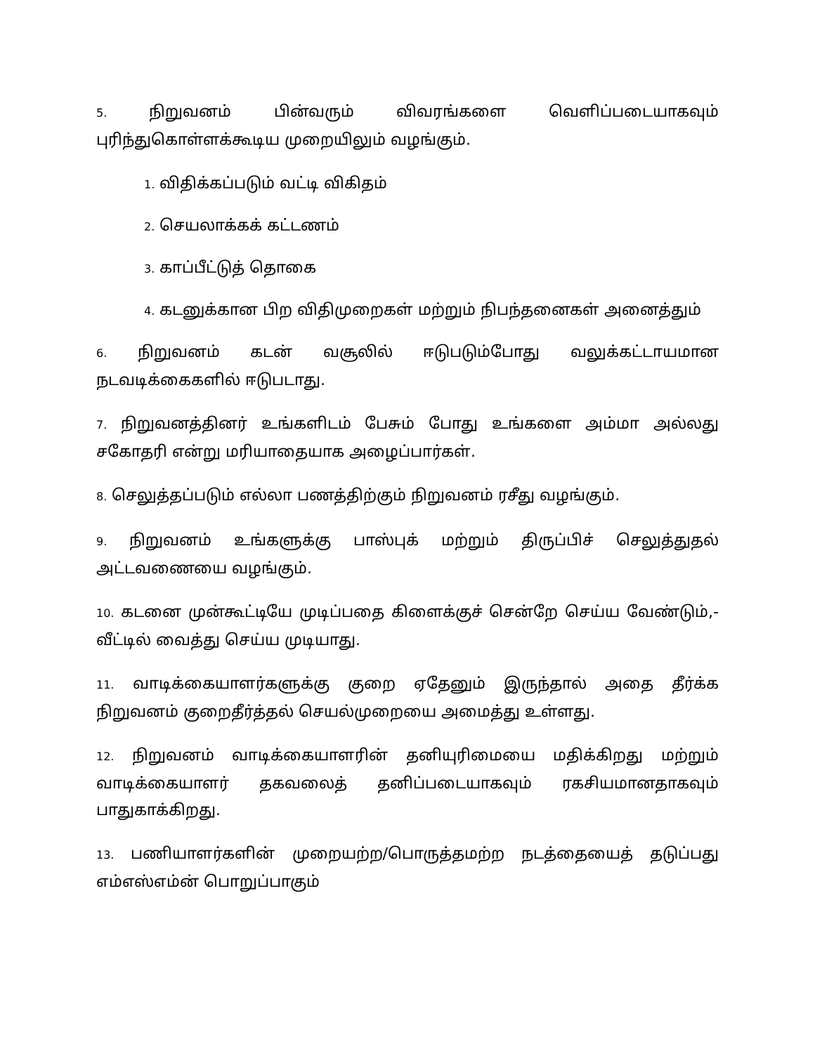5. நிறுவனம் பின்வரும் விவரங்களை வெளிப்படையாகவும்
புரிந்துகொள்ளக்கூடிய முறையிலும் வழங்கும்.
1. விதிக்கப்படும் வட்டி விகிதம்
2. செயலாக்கக் கட்டணம்
3. காப்பீட்டுத் தொகை
4. கடனுக்கான பிற விதிமுறைகள் மற்றும் நிபந்தனைகள் அனைத்தும்
6. நிறுவனம் கடன் வசூலில் ஈடுபடும்போது வலுக்கட்டாயமான நடவடிக்கைகளில் ஈடுபடாது.
7. நிறுவனத்தினர் உங்களிடம் பேசும் போது உங்களை அம்மா அல்லது சகோதரி என்று மரியாதையாக அழைப்பார்கள்.
8. செலுத்தப்படும் எல்லா பணத்திற்கும் நிறுவனம் ரசீது வழங்கும்.
9. நிறுவனம் உங்களுக்கு பாஸ்புக் மற்றும் திருப்பிச் செலுத்துதல் அட்டவணையை வழங்கும்.
10. கடனை முன்கூட்டியே முடிப்பதை கிளைக்குச் சென்றே செய்ய வேண்டும்,- வீட்டில் வைத்து செய்ய முடியாது.
11. வாடிக்கையாளர்களுக்கு குறை ஏதேனும் இருந்தால் அதை தீர்க்க நிறுவனம் குறைதீர்த்தல் செயல்முறையை அமைத்து உள்ளது.
12. நிறுவனம் வாடிக்கையாளரின் தனியுரிமையை மதிக்கிறது மற்றும் வாடிக்கையாளர் தகவலைத் தனிப்படையாகவும் ரகசியமானதாகவும் பாதுகாக்கிறது.
13. பணியாளர்களின் முறையற்ற/பொருத்தமற்ற நடத்தையைத் தடுப்பது எம்எஸ்எம்ன் பொறுப்பாகும்